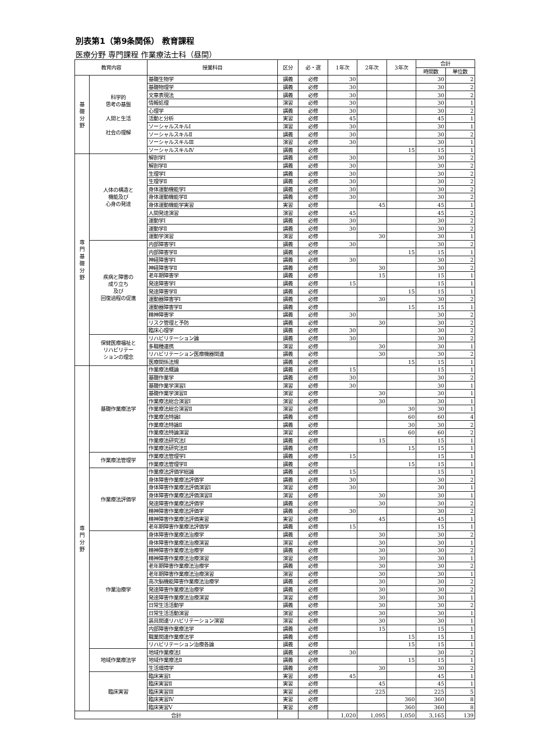別表第1（第9条関係） 教育課程
医療分野 専門課程 作業療法士科（昼間）
| 教育内容 | | 授業科目 | 区分 | 必・選 | 1年次 | 2年次 | 3年次 | 合計 | |
| --- | --- | --- | --- | --- | --- | --- | --- | --- | --- |
| | | | | | | | | 時間数 | 単位数 |
| 基 礎 分 野 | 科学的 思考の基盤 人間と生活 社会の理解 | 基礎生物学 | 講義 | 必修 | 30 | | | 30 | 2 |
| | | 基礎物理学 | 講義 | 必修 | 30 | | | 30 | 2 |
| | | 文章表現法 | 講義 | 必修 | 30 | | | 30 | 2 |
| | | 情報処理 | 演習 | 必修 | 30 | | | 30 | 1 |
| | | 心理学 | 講義 | 必修 | 30 | | | 30 | 2 |
| | | 活動と分析 | 実習 | 必修 | 45 | | | 45 | 1 |
| | | ソーシャルスキルⅠ | 演習 | 必修 | 30 | | | 30 | 1 |
| | | ソーシャルスキルⅡ | 講義 | 必修 | 30 | | | 30 | 2 |
| | | ソーシャルスキルⅢ | 演習 | 必修 | 30 | | | 30 | 1 |
| | | ソーシャルスキルⅣ | 講義 | 必修 | | | 15 | 15 | 1 |
| 専 門 基 礎 分 野 | 人体の構造と 機能及び 心身の発達 | 解剖学Ⅰ | 講義 | 必修 | 30 | | | 30 | 2 |
| | | 解剖学Ⅱ | 講義 | 必修 | 30 | | | 30 | 2 |
| | | 生理学Ⅰ | 講義 | 必修 | 30 | | | 30 | 2 |
| | | 生理学Ⅱ | 講義 | 必修 | 30 | | | 30 | 2 |
| | | 身体運動機能学Ⅰ | 講義 | 必修 | 30 | | | 30 | 2 |
| | | 身体運動機能学Ⅱ | 講義 | 必修 | 30 | | | 30 | 2 |
| | | 身体運動機能学実習 | 実習 | 必修 | | 45 | | 45 | 1 |
| | | 人間発達演習 | 演習 | 必修 | 45 | | | 45 | 2 |
| | | 運動学Ⅰ | 講義 | 必修 | 30 | | | 30 | 2 |
| | | 運動学Ⅱ | 講義 | 必修 | 30 | | | 30 | 2 |
| | | 運動学演習 | 演習 | 必修 | | 30 | | 30 | 1 |
| | 疾病と障害の 成り立ち 及び 回復過程の促進 | 内部障害学Ⅰ | 講義 | 必修 | 30 | | | 30 | 2 |
| | | 内部障害学Ⅱ | 講義 | 必修 | | | 15 | 15 | 1 |
| | | 神経障害学Ⅰ | 講義 | 必修 | 30 | | | 30 | 2 |
| | | 神経障害学Ⅱ | 講義 | 必修 | | 30 | | 30 | 2 |
| | | 老年期障害学 | 講義 | 必修 | | 15 | | 15 | 1 |
| | | 発達障害学Ⅰ | 講義 | 必修 | 15 | | | 15 | 1 |
| | | 発達障害学Ⅱ | 講義 | 必修 | | | 15 | 15 | 1 |
| | | 運動器障害学Ⅰ | 講義 | 必修 | | 30 | | 30 | 2 |
| | | 運動器障害学Ⅱ | 講義 | 必修 | | | 15 | 15 | 1 |
| | | 精神障害学 | 講義 | 必修 | 30 | | | 30 | 2 |
| | | リスク管理と予防 | 講義 | 必修 | | 30 | | 30 | 2 |
| | | 臨床心理学 | 講義 | 必修 | 30 | | | 30 | 2 |
| | 保健医療福祉と リハビリテー ションの理念 | リハビリテーション論 | 講義 | 必修 | 30 | | | 30 | 2 |
| | | 多職種連携 | 演習 | 必修 | | 30 | | 30 | 1 |
| | | リハビリテーション医療機器関連 | 講義 | 必修 | | 30 | | 30 | 2 |
| | | 医療関係法規 | 講義 | 必修 | | | 15 | 15 | 1 |
| 専 門 分 野 | 基礎作業療法学 | 作業療法概論 | 講義 | 必修 | 15 | | | 15 | 1 |
| | | 基礎作業学 | 講義 | 必修 | 30 | | | 30 | 2 |
| | | 基礎作業学演習Ⅰ | 演習 | 必修 | 30 | | | 30 | 1 |
| | | 基礎作業学演習Ⅱ | 演習 | 必修 | | 30 | | 30 | 1 |
| | | 作業療法総合演習Ⅰ | 演習 | 必修 | | 30 | | 30 | 1 |
| | | 作業療法総合演習Ⅱ | 演習 | 必修 | | | 30 | 30 | 1 |
| | | 作業療法特論Ⅰ | 講義 | 必修 | | | 60 | 60 | 4 |
| | | 作業療法特論Ⅱ | 講義 | 必修 | | | 30 | 30 | 2 |
| | | 作業療法特論演習 | 演習 | 必修 | | | 60 | 60 | 2 |
| | | 作業療法研究法Ⅰ | 講義 | 必修 | | 15 | | 15 | 1 |
| | | 作業療法研究法Ⅱ | 講義 | 必修 | | | 15 | 15 | 1 |
| | 作業療法管理学 | 作業療法管理学Ⅰ | 講義 | 必修 | 15 | | | 15 | 1 |
| | | 作業療法管理学Ⅱ | 講義 | 必修 | | | 15 | 15 | 1 |
| | 作業療法評価学 | 作業療法評価学総論 | 講義 | 必修 | 15 | | | 15 | 1 |
| | | 身体障害作業療法評価学 | 講義 | 必修 | 30 | | | 30 | 2 |
| | | 身体障害作業療法評価演習Ⅰ | 演習 | 必修 | 30 | | | 30 | 1 |
| | | 身体障害作業療法評価演習Ⅱ | 演習 | 必修 | | 30 | | 30 | 1 |
| | | 発達障害作業療法評価学 | 講義 | 必修 | | 30 | | 30 | 2 |
| | | 精神障害作業療法評価学 | 講義 | 必修 | 30 | | | 30 | 2 |
| | | 精神障害作業療法評価実習 | 実習 | 必修 | | 45 | | 45 | 1 |
| | | 老年期障害作業療法評価学 | 講義 | 必修 | 15 | | | 15 | 1 |
| | 作業治療学 | 身体障害作業療法治療学 | 講義 | 必修 | | 30 | | 30 | 2 |
| | | 身体障害作業療法治療演習 | 演習 | 必修 | | 30 | | 30 | 1 |
| | | 精神障害作業療法治療学 | 講義 | 必修 | | 30 | | 30 | 2 |
| | | 精神障害作業療法治療演習 | 演習 | 必修 | | 30 | | 30 | 1 |
| | | 老年期障害作業療法治療学 | 講義 | 必修 | | 30 | | 30 | 2 |
| | | 老年期障害作業療法治療演習 | 演習 | 必修 | | 30 | | 30 | 1 |
| | | 高次脳機能障害作業療法治療学 | 講義 | 必修 | | 30 | | 30 | 2 |
| | | 発達障害作業療法治療学 | 講義 | 必修 | | 30 | | 30 | 2 |
| | | 発達障害作業療法治療演習 | 演習 | 必修 | | 30 | | 30 | 1 |
| | | 日常生活活動学 | 講義 | 必修 | | 30 | | 30 | 2 |
| | | 日常生活活動演習 | 演習 | 必修 | | 30 | | 30 | 1 |
| | | 装具関連リハビリテーション演習 | 演習 | 必修 | | 30 | | 30 | 1 |
| | | 内部障害作業療法学 | 講義 | 必修 | | 15 | | 15 | 1 |
| | | 職業関連作業療法学 | 講義 | 必修 | | | 15 | 15 | 1 |
| | | リハビリテーション治療各論 | 講義 | 必修 | | | 15 | 15 | 1 |
| | 地域作業療法学 | 地域作業療法Ⅰ | 講義 | 必修 | 30 | | | 30 | 2 |
| | | 地域作業療法Ⅱ | 講義 | 必修 | | | 15 | 15 | 1 |
| | | 生活環境学 | 講義 | 必修 | | 30 | | 30 | 2 |
| | 臨床実習 | 臨床実習Ⅰ | 実習 | 必修 | 45 | | | 45 | 1 |
| | | 臨床実習Ⅱ | 実習 | 必修 | | 45 | | 45 | 1 |
| | | 臨床実習Ⅲ | 実習 | 必修 | | 225 | | 225 | 5 |
| | | 臨床実習Ⅳ | 実習 | 必修 | | | 360 | 360 | 8 |
| | | 臨床実習Ⅴ | 実習 | 必修 | | | 360 | 360 | 8 |
| 合計 | | | | | 1,020 | 1,095 | 1,050 | 3,165 | 139 |